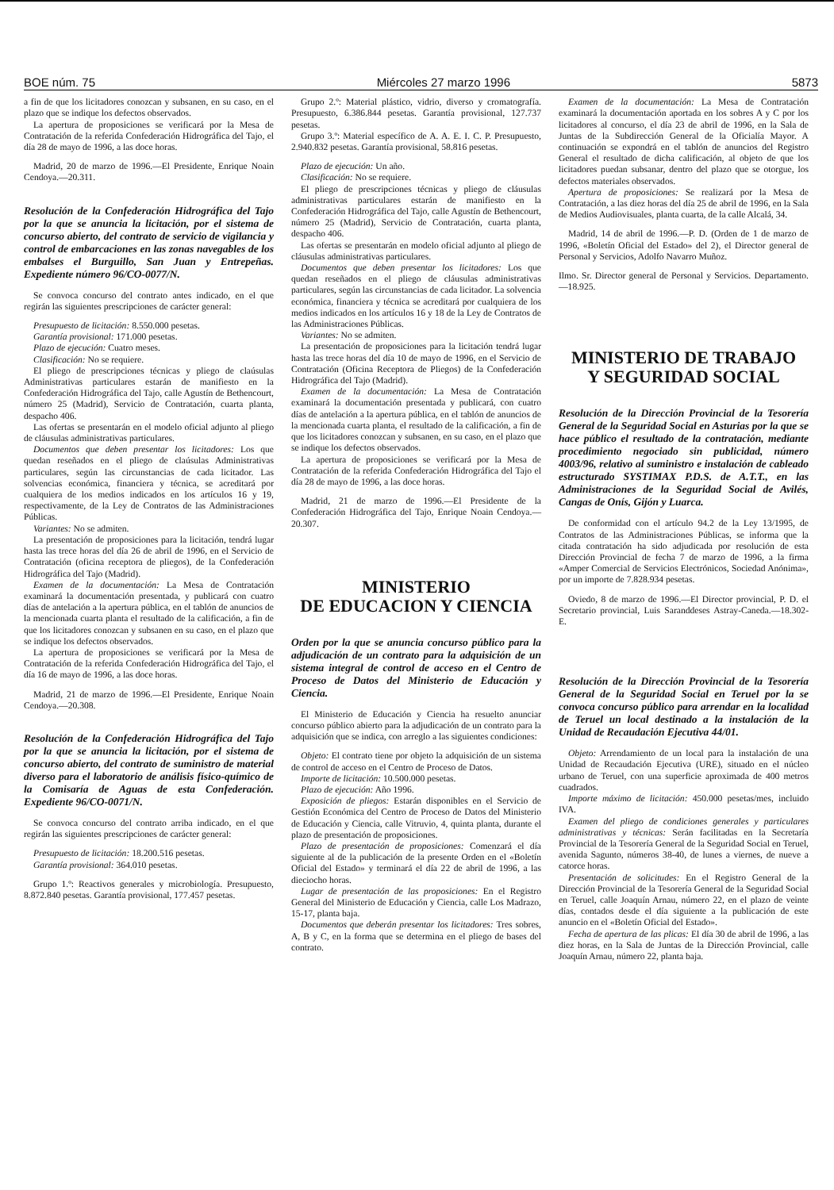BOE núm. 75 Miércoles 27 marzo 1996 5873
a fin de que los licitadores conozcan y subsanen, en su caso, en el plazo que se indique los defectos observados.
La apertura de proposiciones se verificará por la Mesa de Contratación de la referida Confederación Hidrográfica del Tajo, el día 28 de mayo de 1996, a las doce horas.
Madrid, 20 de marzo de 1996.—El Presidente, Enrique Noain Cendoya.—20.311.
Resolución de la Confederación Hidrográfica del Tajo por la que se anuncia la licitación, por el sistema de concurso abierto, del contrato de servicio de vigilancia y control de embarcaciones en las zonas navegables de los embalses el Burguillo, San Juan y Entrepeñas. Expediente número 96/CO-0077/N.
Se convoca concurso del contrato antes indicado, en el que regirán las siguientes prescripciones de carácter general:
Presupuesto de licitación: 8.550.000 pesetas.
Garantía provisional: 171.000 pesetas.
Plazo de ejecución: Cuatro meses.
Clasificación: No se requiere.
El pliego de prescripciones técnicas y pliego de claúsulas Administrativas particulares estarán de manifiesto en la Confederación Hidrográfica del Tajo, calle Agustín de Bethencourt, número 25 (Madrid), Servicio de Contratación, cuarta planta, despacho 406.
Las ofertas se presentarán en el modelo oficial adjunto al pliego de cláusulas administrativas particulares.
Documentos que deben presentar los licitadores: Los que quedan reseñados en el pliego de claúsulas Administrativas particulares, según las circunstancias de cada licitador. Las solvencias económica, financiera y técnica, se acreditará por cualquiera de los medios indicados en los artículos 16 y 19, respectivamente, de la Ley de Contratos de las Administraciones Públicas.
Variantes: No se admiten.
La presentación de proposiciones para la licitación, tendrá lugar hasta las trece horas del día 26 de abril de 1996, en el Servicio de Contratación (oficina receptora de pliegos), de la Confederación Hidrográfica del Tajo (Madrid).
Examen de la documentación: La Mesa de Contratación examinará la documentación presentada, y publicará con cuatro días de antelación a la apertura pública, en el tablón de anuncios de la mencionada cuarta planta el resultado de la calificación, a fin de que los licitadores conozcan y subsanen en su caso, en el plazo que se indique los defectos observados.
La apertura de proposiciones se verificará por la Mesa de Contratación de la referida Confederación Hidrográfica del Tajo, el día 16 de mayo de 1996, a las doce horas.
Madrid, 21 de marzo de 1996.—El Presidente, Enrique Noain Cendoya.—20.308.
Resolución de la Confederación Hidrográfica del Tajo por la que se anuncia la licitación, por el sistema de concurso abierto, del contrato de suministro de material diverso para el laboratorio de análisis físico-químico de la Comisaría de Aguas de esta Confederación. Expediente 96/CO-0071/N.
Se convoca concurso del contrato arriba indicado, en el que regirán las siguientes prescripciones de carácter general:
Presupuesto de licitación: 18.200.516 pesetas.
Garantía provisional: 364.010 pesetas.
Grupo 1.º: Reactivos generales y microbiología. Presupuesto, 8.872.840 pesetas. Garantía provisional, 177.457 pesetas.
Grupo 2.º: Material plástico, vidrio, diverso y cromatografía. Presupuesto, 6.386.844 pesetas. Garantía provisional, 127.737 pesetas.
Grupo 3.º: Material específico de A. A. E. I. C. P. Presupuesto, 2.940.832 pesetas. Garantía provisional, 58.816 pesetas.
Plazo de ejecución: Un año.
Clasificación: No se requiere.
El pliego de prescripciones técnicas y pliego de cláusulas administrativas particulares estarán de manifiesto en la Confederación Hidrográfica del Tajo, calle Agustín de Bethencourt, número 25 (Madrid), Servicio de Contratación, cuarta planta, despacho 406.
Las ofertas se presentarán en modelo oficial adjunto al pliego de cláusulas administrativas particulares.
Documentos que deben presentar los licitadores: Los que quedan reseñados en el pliego de cláusulas administrativas particulares, según las circunstancias de cada licitador. La solvencia económica, financiera y técnica se acreditará por cualquiera de los medios indicados en los artículos 16 y 18 de la Ley de Contratos de las Administraciones Públicas.
Variantes: No se admiten.
La presentación de proposiciones para la licitación tendrá lugar hasta las trece horas del día 10 de mayo de 1996, en el Servicio de Contratación (Oficina Receptora de Pliegos) de la Confederación Hidrográfica del Tajo (Madrid).
Examen de la documentación: La Mesa de Contratación examinará la documentación presentada y publicará, con cuatro días de antelación a la apertura pública, en el tablón de anuncios de la mencionada cuarta planta, el resultado de la calificación, a fin de que los licitadores conozcan y subsanen, en su caso, en el plazo que se indique los defectos observados.
La apertura de proposiciones se verificará por la Mesa de Contratación de la referida Confederación Hidrográfica del Tajo el día 28 de mayo de 1996, a las doce horas.
Madrid, 21 de marzo de 1996.—El Presidente de la Confederación Hidrográfica del Tajo, Enrique Noain Cendoya.—20.307.
MINISTERIO
DE EDUCACION Y CIENCIA
Orden por la que se anuncia concurso público para la adjudicación de un contrato para la adquisición de un sistema integral de control de acceso en el Centro de Proceso de Datos del Ministerio de Educación y Ciencia.
El Ministerio de Educación y Ciencia ha resuelto anunciar concurso público abierto para la adjudicación de un contrato para la adquisición que se indica, con arreglo a las siguientes condiciones:
Objeto: El contrato tiene por objeto la adquisición de un sistema de control de acceso en el Centro de Proceso de Datos.
Importe de licitación: 10.500.000 pesetas.
Plazo de ejecución: Año 1996.
Exposición de pliegos: Estarán disponibles en el Servicio de Gestión Económica del Centro de Proceso de Datos del Ministerio de Educación y Ciencia, calle Vitruvio, 4, quinta planta, durante el plazo de presentación de proposiciones.
Plazo de presentación de proposiciones: Comenzará el día siguiente al de la publicación de la presente Orden en el «Boletín Oficial del Estado» y terminará el día 22 de abril de 1996, a las dieciocho horas.
Lugar de presentación de las proposiciones: En el Registro General del Ministerio de Educación y Ciencia, calle Los Madrazo, 15-17, planta baja.
Documentos que deberán presentar los licitadores: Tres sobres, A, B y C, en la forma que se determina en el pliego de bases del contrato.
Examen de la documentación: La Mesa de Contratación examinará la documentación aportada en los sobres A y C por los licitadores al concurso, el día 23 de abril de 1996, en la Sala de Juntas de la Subdirección General de la Oficialía Mayor. A continuación se expondrá en el tablón de anuncios del Registro General el resultado de dicha calificación, al objeto de que los licitadores puedan subsanar, dentro del plazo que se otorgue, los defectos materiales observados.
Apertura de proposiciones: Se realizará por la Mesa de Contratación, a las diez horas del día 25 de abril de 1996, en la Sala de Medios Audiovisuales, planta cuarta, de la calle Alcalá, 34.
Madrid, 14 de abril de 1996.—P. D. (Orden de 1 de marzo de 1996, «Boletín Oficial del Estado» del 2), el Director general de Personal y Servicios, Adolfo Navarro Muñoz.
Ilmo. Sr. Director general de Personal y Servicios. Departamento.—18.925.
MINISTERIO DE TRABAJO
Y SEGURIDAD SOCIAL
Resolución de la Dirección Provincial de la Tesorería General de la Seguridad Social en Asturias por la que se hace público el resultado de la contratación, mediante procedimiento negociado sin publicidad, número 4003/96, relativo al suministro e instalación de cableado estructurado SYSTIMAX P.D.S. de A.T.T., en las Administraciones de la Seguridad Social de Avilés, Cangas de Onís, Gijón y Luarca.
De conformidad con el artículo 94.2 de la Ley 13/1995, de Contratos de las Administraciones Públicas, se informa que la citada contratación ha sido adjudicada por resolución de esta Dirección Provincial de fecha 7 de marzo de 1996, a la firma «Amper Comercial de Servicios Electrónicos, Sociedad Anónima», por un importe de 7.828.934 pesetas.
Oviedo, 8 de marzo de 1996.—El Director provincial, P. D. el Secretario provincial, Luis Saranddeses Astray-Caneda.—18.302-E.
Resolución de la Dirección Provincial de la Tesorería General de la Seguridad Social en Teruel por la se convoca concurso público para arrendar en la localidad de Teruel un local destinado a la instalación de la Unidad de Recaudación Ejecutiva 44/01.
Objeto: Arrendamiento de un local para la instalación de una Unidad de Recaudación Ejecutiva (URE), situado en el núcleo urbano de Teruel, con una superficie aproximada de 400 metros cuadrados.
Importe máximo de licitación: 450.000 pesetas/mes, incluido IVA.
Examen del pliego de condiciones generales y particulares administrativas y técnicas: Serán facilitadas en la Secretaría Provincial de la Tesorería General de la Seguridad Social en Teruel, avenida Sagunto, números 38-40, de lunes a viernes, de nueve a catorce horas.
Presentación de solicitudes: En el Registro General de la Dirección Provincial de la Tesorería General de la Seguridad Social en Teruel, calle Joaquín Arnau, número 22, en el plazo de veinte días, contados desde el día siguiente a la publicación de este anuncio en el «Boletín Oficial del Estado».
Fecha de apertura de las plicas: El día 30 de abril de 1996, a las diez horas, en la Sala de Juntas de la Dirección Provincial, calle Joaquín Arnau, número 22, planta baja.